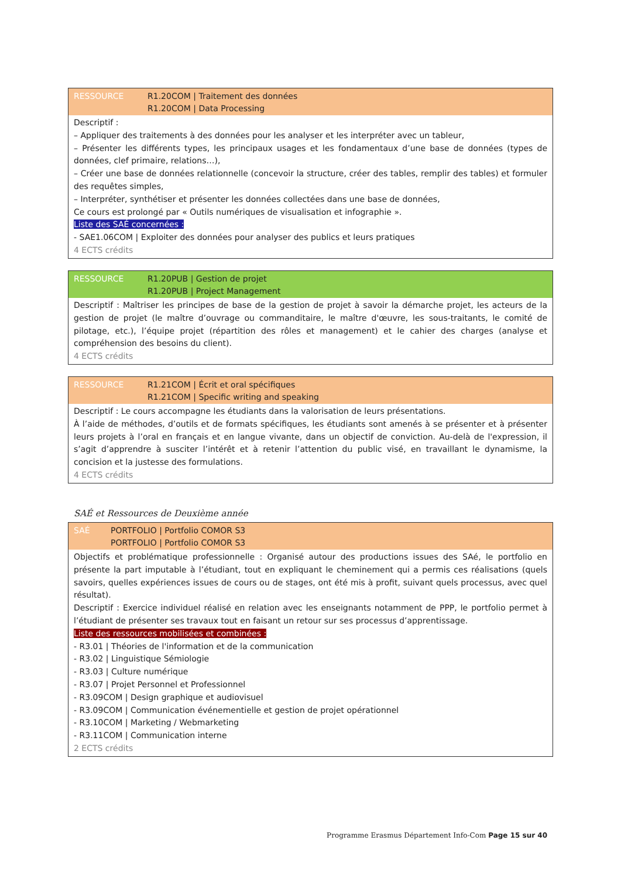RESSOURCE R1.20COM | Traitement des données
R1.20COM | Data Processing
Descriptif :
– Appliquer des traitements à des données pour les analyser et les interpréter avec un tableur,
– Présenter les différents types, les principaux usages et les fondamentaux d’une base de données (types de données, clef primaire, relations…),
– Créer une base de données relationnelle (concevoir la structure, créer des tables, remplir des tables) et formuler des requêtes simples,
– Interpréter, synthétiser et présenter les données collectées dans une base de données,
Ce cours est prolongé par « Outils numériques de visualisation et infographie ».
Liste des SAÉ concernées :
- SAE1.06COM | Exploiter des données pour analyser des publics et leurs pratiques
4 ECTS crédits
RESSOURCE R1.20PUB | Gestion de projet
R1.20PUB | Project Management
Descriptif : Maîtriser les principes de base de la gestion de projet à savoir la démarche projet, les acteurs de la gestion de projet (le maître d’ouvrage ou commanditaire, le maître d'œuvre, les sous-traitants, le comité de pilotage, etc.), l’équipe projet (répartition des rôles et management) et le cahier des charges (analyse et compréhension des besoins du client).
4 ECTS crédits
RESSOURCE R1.21COM | Écrit et oral spécifiques
R1.21COM | Specific writing and speaking
Descriptif : Le cours accompagne les étudiants dans la valorisation de leurs présentations.
À l’aide de méthodes, d’outils et de formats spécifiques, les étudiants sont amenés à se présenter et à présenter leurs projets à l’oral en français et en langue vivante, dans un objectif de conviction. Au-delà de l'expression, il s’agit d’apprendre à susciter l’intérêt et à retenir l’attention du public visé, en travaillant le dynamisme, la concision et la justesse des formulations.
4 ECTS crédits
SAÉ et Ressources de Deuxième année
SAÉ PORTFOLIO | Portfolio COMOR S3
PORTFOLIO | Portfolio COMOR S3
Objectifs et problématique professionnelle : Organisé autour des productions issues des SAé, le portfolio en présente la part imputable à l’étudiant, tout en expliquant le cheminement qui a permis ces réalisations (quels savoirs, quelles expériences issues de cours ou de stages, ont été mis à profit, suivant quels processus, avec quel résultat).
Descriptif : Exercice individuel réalisé en relation avec les enseignants notamment de PPP, le portfolio permet à l’étudiant de présenter ses travaux tout en faisant un retour sur ses processus d’apprentissage.
Liste des ressources mobilisées et combinées :
- R3.01 | Théories de l'information et de la communication
- R3.02 | Linguistique Sémiologie
- R3.03 | Culture numérique
- R3.07 | Projet Personnel et Professionnel
- R3.09COM | Design graphique et audiovisuel
- R3.09COM | Communication événementielle et gestion de projet opérationnel
- R3.10COM | Marketing / Webmarketing
- R3.11COM | Communication interne
2 ECTS crédits
Programme Erasmus Département Info-Com Page 15 sur 40